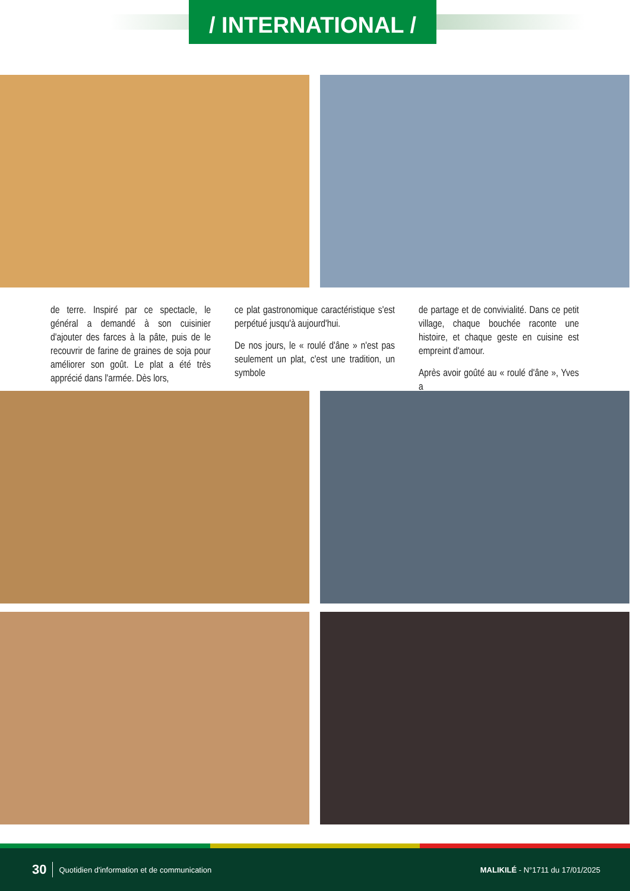/ INTERNATIONAL /
de terre. Inspiré par ce spectacle, le général a demandé à son cuisinier d'ajouter des farces à la pâte, puis de le recouvrir de farine de graines de soja pour améliorer son goût. Le plat a été très apprécié dans l'armée. Dès lors,
ce plat gastronomique caractéristique s'est perpétué jusqu'à aujourd'hui.
De nos jours, le « roulé d'âne » n'est pas seulement un plat, c'est une tradition, un symbole
de partage et de convivialité. Dans ce petit village, chaque bouchée raconte une histoire, et chaque geste en cuisine est empreint d'amour.
Après avoir goûté au « roulé d'âne », Yves a
30 Quotidien d'information et de communication MALIKILÉ - N°1711 du 17/01/2025